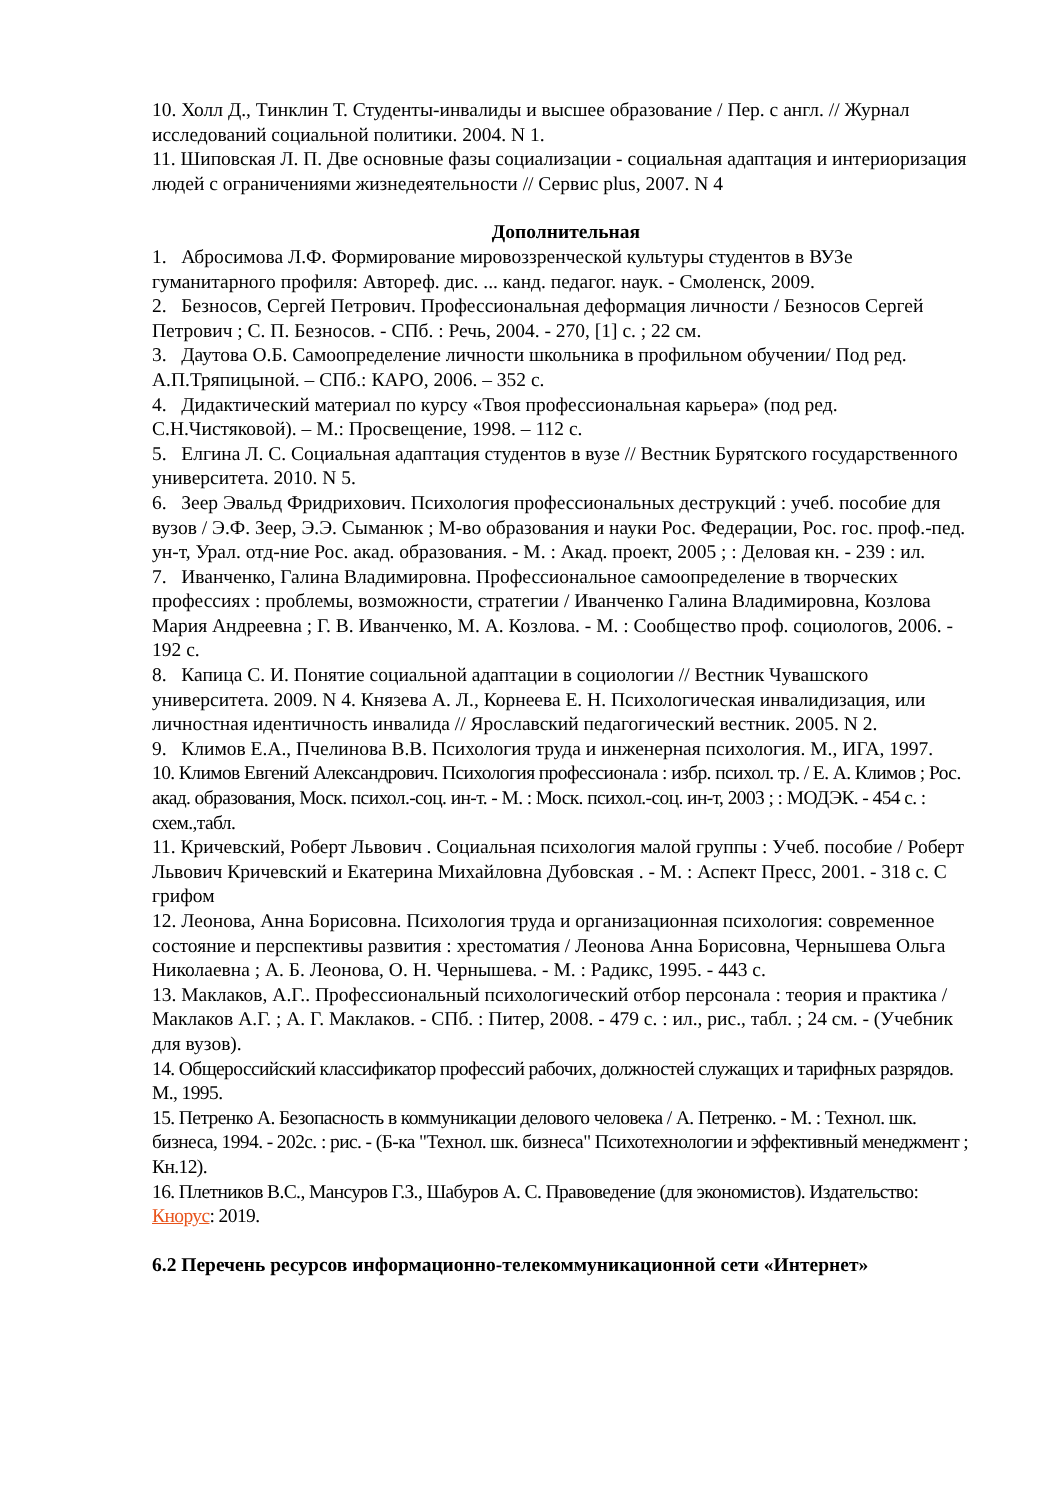10. Холл Д., Тинклин Т. Студенты-инвалиды и высшее образование / Пер. с англ. // Журнал исследований социальной политики. 2004. N 1.
11. Шиповская Л. П. Две основные фазы социализации - социальная адаптация и интериоризация людей с ограничениями жизнедеятельности // Сервис plus, 2007. N 4
Дополнительная
1. Абросимова Л.Ф. Формирование мировоззренческой культуры студентов в ВУЗе гуманитарного профиля: Автореф. дис. ... канд. педагог. наук. - Смоленск, 2009.
2. Безносов, Сергей Петрович. Профессиональная деформация личности / Безносов Сергей Петрович ; С. П. Безносов. - СПб. : Речь, 2004. - 270, [1] с. ; 22 см.
3. Даутова О.Б. Самоопределение личности школьника в профильном обучении/ Под ред. А.П.Тряпицыной. – СПб.: КАРО, 2006. – 352 с.
4. Дидактический материал по курсу «Твоя профессиональная карьера» (под ред. С.Н.Чистяковой). – М.: Просвещение, 1998. – 112 с.
5. Елгина Л. С. Социальная адаптация студентов в вузе // Вестник Бурятского государственного университета. 2010. N 5.
6. Зеер Эвальд Фридрихович. Психология профессиональных деструкций : учеб. пособие для вузов / Э.Ф. Зеер, Э.Э. Сыманюк ; М-во образования и науки Рос. Федерации, Рос. гос. проф.-пед. ун-т, Урал. отд-ние Рос. акад. образования. - М. : Акад. проект, 2005 ; : Деловая кн. - 239 : ил.
7. Иванченко, Галина Владимировна. Профессиональное самоопределение в творческих профессиях : проблемы, возможности, стратегии / Иванченко Галина Владимировна, Козлова Мария Андреевна ; Г. В. Иванченко, М. А. Козлова. - М. : Сообщество проф. социологов, 2006. - 192 с.
8. Капица С. И. Понятие социальной адаптации в социологии // Вестник Чувашского университета. 2009. N 4. Князева А. Л., Корнеева Е. Н. Психологическая инвалидизация, или личностная идентичность инвалида // Ярославский педагогический вестник. 2005. N 2.
9. Климов Е.А., Пчелинова В.В. Психология труда и инженерная психология. М., ИГА, 1997.
10. Климов Евгений Александрович. Психология профессионала : избр. психол. тр. / Е. А. Климов ; Рос. акад. образования, Моск. психол.-соц. ин-т. - М. : Моск. психол.-соц. ин-т, 2003 ; : МОДЭК. - 454 с. : схем.,табл.
11. Кричевский, Роберт Львович . Социальная психология малой группы : Учеб. пособие / Роберт Львович Кричевский и Екатерина Михайловна Дубовская . - М. : Аспект Пресс, 2001. - 318 с. С грифом
12. Леонова, Анна Борисовна. Психология труда и организационная психология: современное состояние и перспективы развития : хрестоматия / Леонова Анна Борисовна, Чернышева Ольга Николаевна ; А. Б. Леонова, О. Н. Чернышева. - М. : Радикс, 1995. - 443 с.
13. Маклаков, А.Г.. Профессиональный психологический отбор персонала : теория и практика / Маклаков А.Г. ; А. Г. Маклаков. - СПб. : Питер, 2008. - 479 с. : ил., рис., табл. ; 24 см. - (Учебник для вузов).
14. Общероссийский классификатор профессий рабочих, должностей служащих и тарифных разрядов. М., 1995.
15. Петренко А. Безопасность в коммуникации делового человека / А. Петренко. - М. : Технол. шк. бизнеса, 1994. - 202с. : рис. - (Б-ка "Технол. шк. бизнеса" Психотехнологии и эффективный менеджмент ; Кн.12).
16. Плетников В.С., Мансуров Г.З., Шабуров А. С. Правоведение (для экономистов). Издательство: Кнорус: 2019.
6.2 Перечень ресурсов информационно-телекоммуникационной сети «Интернет»